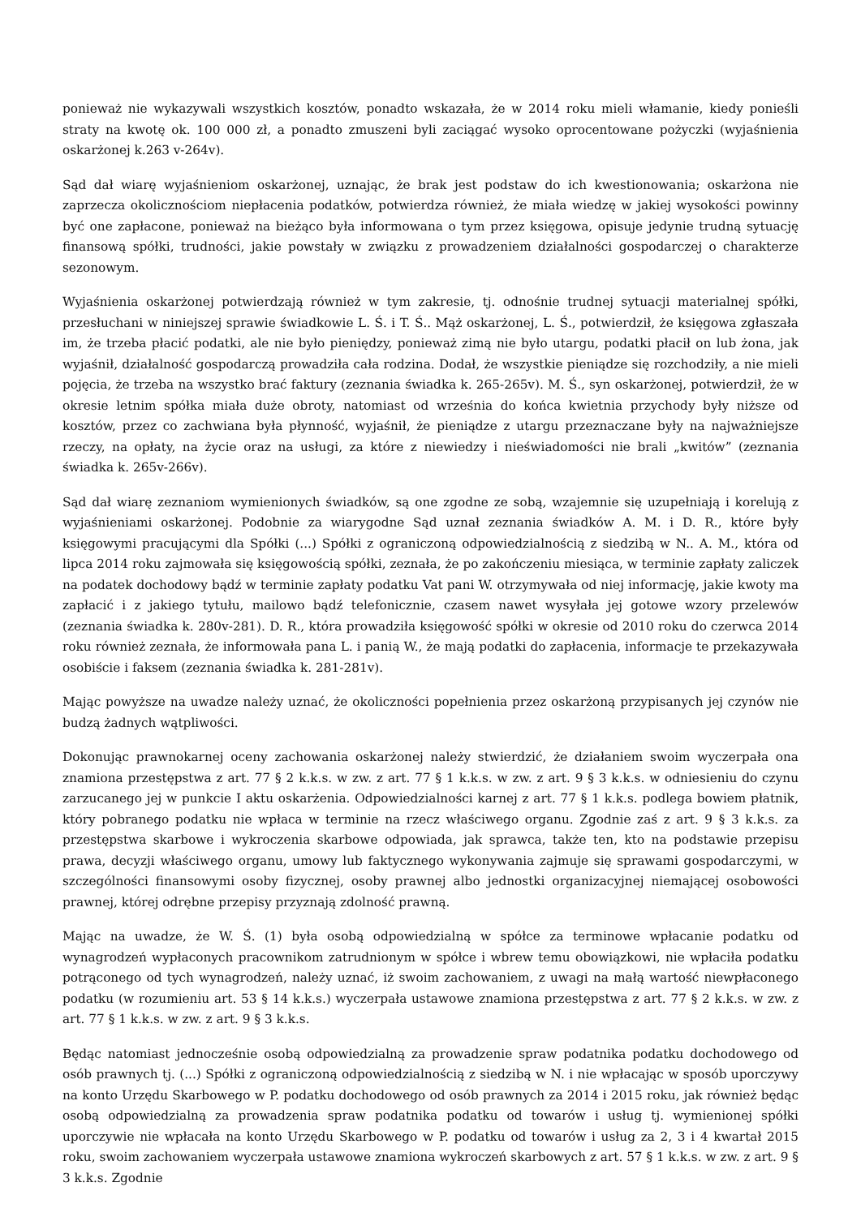ponieważ nie wykazywali wszystkich kosztów, ponadto wskazała, że w 2014 roku mieli włamanie, kiedy ponieśli straty na kwotę ok. 100 000 zł, a ponadto zmuszeni byli zaciągać wysoko oprocentowane pożyczki (wyjaśnienia oskarżonej k.263 v-264v).
Sąd dał wiarę wyjaśnieniom oskarżonej, uznając, że brak jest podstaw do ich kwestionowania; oskarżona nie zaprzecza okolicznościom niepłacenia podatków, potwierdza również, że miała wiedzę w jakiej wysokości powinny być one zapłacone, ponieważ na bieżąco była informowana o tym przez księgowa, opisuje jedynie trudną sytuację finansową spółki, trudności, jakie powstały w związku z prowadzeniem działalności gospodarczej o charakterze sezonowym.
Wyjaśnienia oskarżonej potwierdzają również w tym zakresie, tj. odnośnie trudnej sytuacji materialnej spółki, przesłuchani w niniejszej sprawie świadkowie L. Ś. i T. Ś.. Mąż oskarżonej, L. Ś., potwierdził, że księgowa zgłaszała im, że trzeba płacić podatki, ale nie było pieniędzy, ponieważ zimą nie było utargu, podatki płacił on lub żona, jak wyjaśnił, działalność gospodarczą prowadziła cała rodzina. Dodał, że wszystkie pieniądze się rozchodziły, a nie mieli pojęcia, że trzeba na wszystko brać faktury (zeznania świadka k. 265-265v). M. Ś., syn oskarżonej, potwierdził, że w okresie letnim spółka miała duże obroty, natomiast od września do końca kwietnia przychody były niższe od kosztów, przez co zachwiana była płynność, wyjaśnił, że pieniądze z utargu przeznaczane były na najważniejsze rzeczy, na opłaty, na życie oraz na usługi, za które z niewiedzy i nieświadomości nie brali „kwitów” (zeznania świadka k. 265v-266v).
Sąd dał wiarę zeznaniom wymienionych świadków, są one zgodne ze sobą, wzajemnie się uzupełniają i korelują z wyjaśnieniami oskarżonej. Podobnie za wiarygodne Sąd uznał zeznania świadków A. M. i D. R., które były księgowymi pracującymi dla Spółki (...) Spółki z ograniczoną odpowiedzialnością z siedzibą w N.. A. M., która od lipca 2014 roku zajmowała się księgowością spółki, zeznała, że po zakończeniu miesiąca, w terminie zapłaty zaliczek na podatek dochodowy bądź w terminie zapłaty podatku Vat pani W. otrzymywała od niej informację, jakie kwoty ma zapłacić i z jakiego tytułu, mailowo bądź telefonicznie, czasem nawet wysyłała jej gotowe wzory przelewów (zeznania świadka k. 280v-281). D. R., która prowadziła księgowość spółki w okresie od 2010 roku do czerwca 2014 roku również zeznała, że informowała pana L. i panią W., że mają podatki do zapłacenia, informacje te przekazywała osobiście i faksem (zeznania świadka k. 281-281v).
Mając powyższe na uwadze należy uznać, że okoliczności popełnienia przez oskarżoną przypisanych jej czynów nie budzą żadnych wątpliwości.
Dokonując prawnokarnej oceny zachowania oskarżonej należy stwierdzić, że działaniem swoim wyczerpała ona znamiona przestępstwa z art. 77 § 2 k.k.s. w zw. z art. 77 § 1 k.k.s. w zw. z art. 9 § 3 k.k.s. w odniesieniu do czynu zarzucanego jej w punkcie I aktu oskarżenia. Odpowiedzialności karnej z art. 77 § 1 k.k.s. podlega bowiem płatnik, który pobranego podatku nie wpłaca w terminie na rzecz właściwego organu. Zgodnie zaś z art. 9 § 3 k.k.s. za przestępstwa skarbowe i wykroczenia skarbowe odpowiada, jak sprawca, także ten, kto na podstawie przepisu prawa, decyzji właściwego organu, umowy lub faktycznego wykonywania zajmuje się sprawami gospodarczymi, w szczególności finansowymi osoby fizycznej, osoby prawnej albo jednostki organizacyjnej niemającej osobowości prawnej, której odrębne przepisy przyznają zdolność prawną.
Mając na uwadze, że W. Ś. (1) była osobą odpowiedzialną w spółce za terminowe wpłacanie podatku od wynagrodzeń wypłaconych pracownikom zatrudnionym w spółce i wbrew temu obowiązkowi, nie wpłaciła podatku potrąconego od tych wynagrodzeń, należy uznać, iż swoim zachowaniem, z uwagi na małą wartość niewpłaconego podatku (w rozumieniu art. 53 § 14 k.k.s.) wyczerpała ustawowe znamiona przestępstwa z art. 77 § 2 k.k.s. w zw. z art. 77 § 1 k.k.s. w zw. z art. 9 § 3 k.k.s.
Będąc natomiast jednocześnie osobą odpowiedzialną za prowadzenie spraw podatnika podatku dochodowego od osób prawnych tj. (...) Spółki z ograniczoną odpowiedzialnością z siedzibą w N. i nie wpłacając w sposób uporczywy na konto Urzędu Skarbowego w P. podatku dochodowego od osób prawnych za 2014 i 2015 roku, jak również będąc osobą odpowiedzialną za prowadzenia spraw podatnika podatku od towarów i usług tj. wymienionej spółki uporczywie nie wpłacała na konto Urzędu Skarbowego w P. podatku od towarów i usług za 2, 3 i 4 kwartał 2015 roku, swoim zachowaniem wyczerpała ustawowe znamiona wykroczeń skarbowych z art. 57 § 1 k.k.s. w zw. z art. 9 § 3 k.k.s. Zgodnie